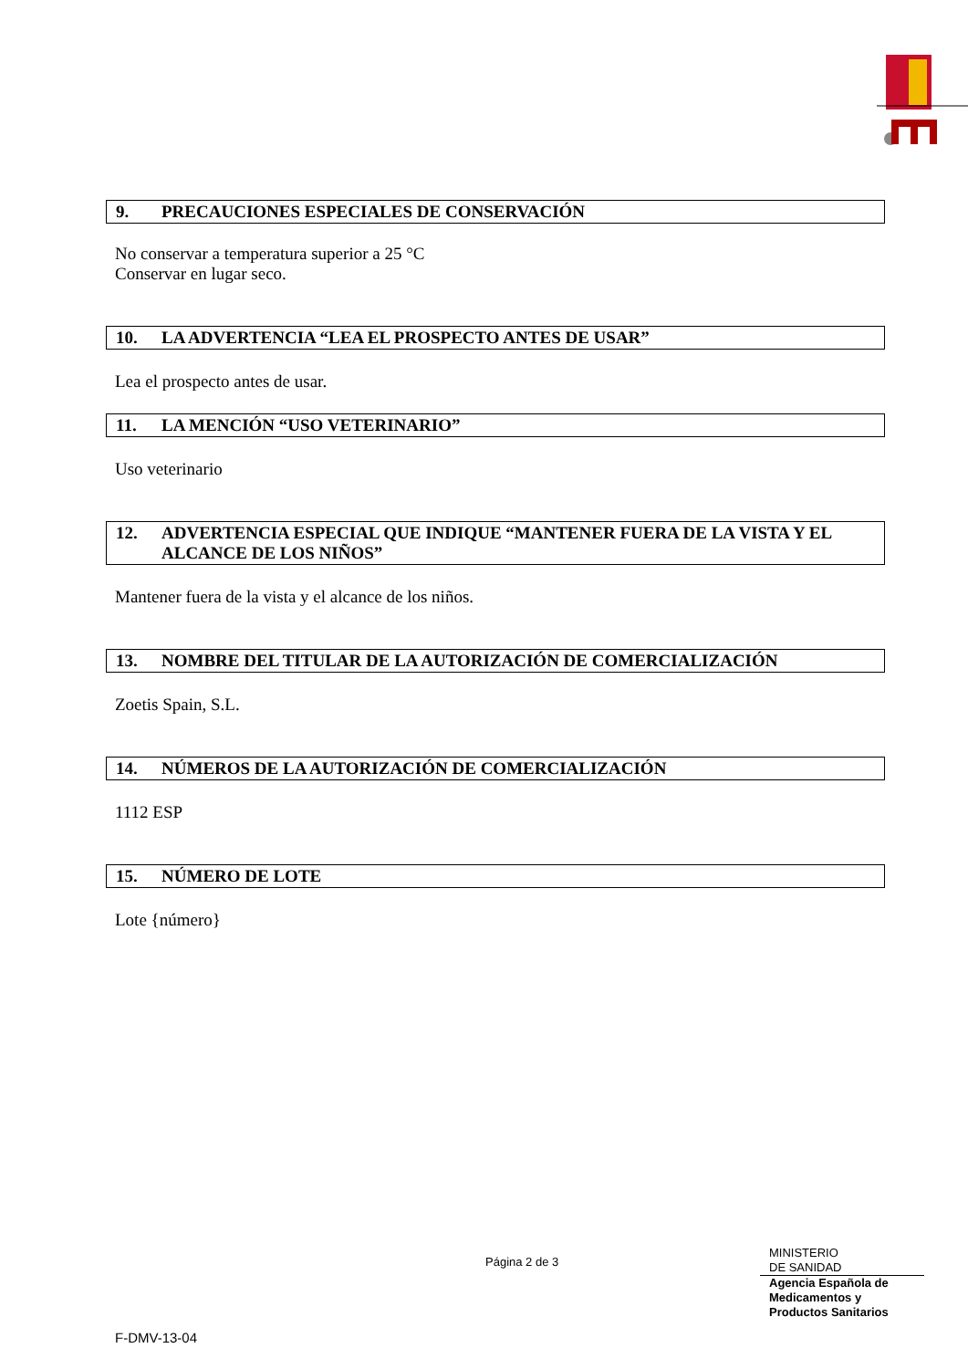9. PRECAUCIONES ESPECIALES DE CONSERVACIÓN
No conservar a temperatura superior a 25 °C
Conservar en lugar seco.
10. LA ADVERTENCIA “LEA EL PROSPECTO ANTES DE USAR”
Lea el prospecto antes de usar.
11. LA MENCIÓN “USO VETERINARIO”
Uso veterinario
12. ADVERTENCIA ESPECIAL QUE INDIQUE “MANTENER FUERA DE LA VISTA Y EL ALCANCE DE LOS NIÑOS”
Mantener fuera de la vista y el alcance de los niños.
13. NOMBRE DEL TITULAR DE LA AUTORIZACIÓN DE COMERCIALIZACIÓN
Zoetis Spain, S.L.
14. NÚMEROS DE LA AUTORIZACIÓN DE COMERCIALIZACIÓN
1112 ESP
15. NÚMERO DE LOTE
Lote {número}
Página 2 de 3
MINISTERIO
DE SANIDAD
Agencia Española de
Medicamentos y
Productos Sanitarios
F-DMV-13-04